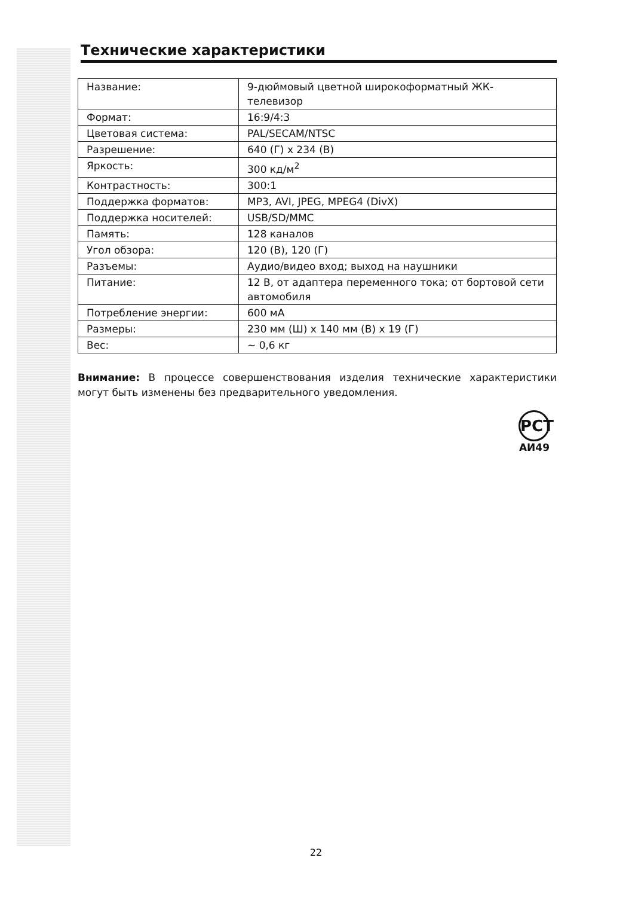Технические характеристики
| Название: | 9-дюймовый цветной широкоформатный ЖК-телевизор |
| Формат: | 16:9/4:3 |
| Цветовая система: | PAL/SECAM/NTSC |
| Разрешение: | 640 (Г) x 234 (В) |
| Яркость: | 300 кд/м<sup>2</sup> |
| Контрастность: | 300:1 |
| Поддержка форматов: | MP3, AVI, JPEG, MPEG4 (DivX) |
| Поддержка носителей: | USB/SD/MMC |
| Память: | 128 каналов |
| Угол обзора: | 120 (В), 120 (Г) |
| Разъемы: | Аудио/видео вход; выход на наушники |
| Питание: | 12 В, от адаптера переменного тока; от бортовой сети автомобиля |
| Потребление энергии: | 600 мА |
| Размеры: | 230 мм (Ш) x 140 мм (В) x 19 (Г) |
| Вес: | ~ 0,6 кг |
Внимание: В процессе совершенствования изделия технические характеристики могут быть изменены без предварительного уведомления.
РСТ
АИ49
22